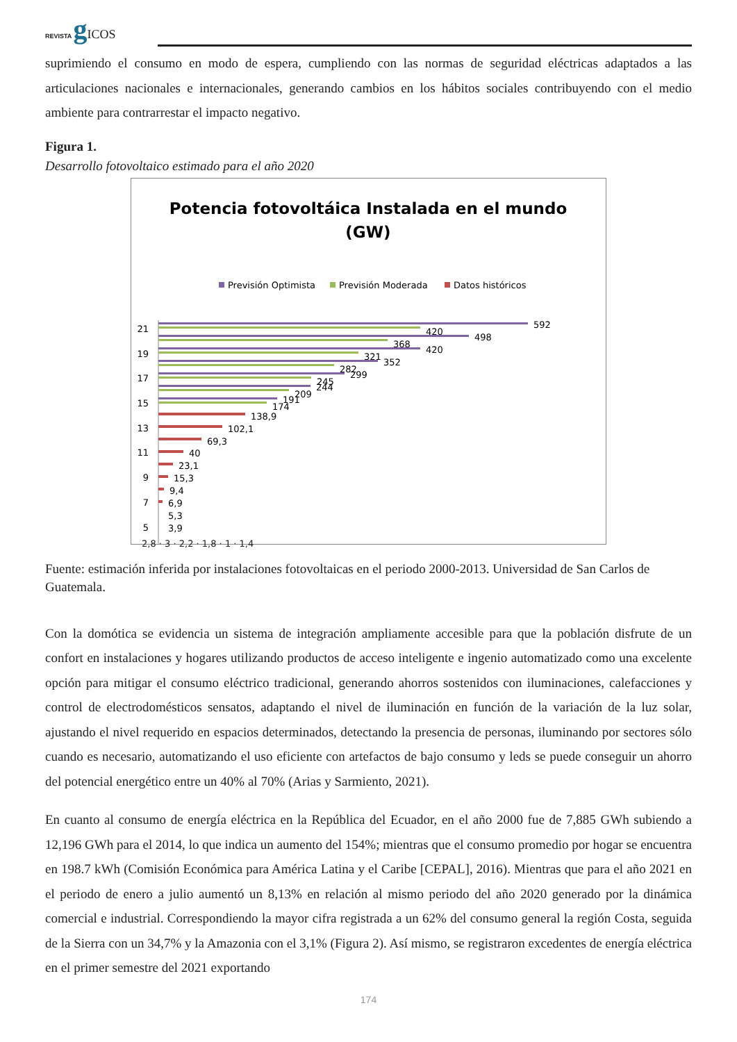REVISTA gICOS
suprimiendo el consumo en modo de espera, cumpliendo con las normas de seguridad eléctricas adaptados a las articulaciones nacionales e internacionales, generando cambios en los hábitos sociales contribuyendo con el medio ambiente para contrarrestar el impacto negativo.
Figura 1.
Desarrollo fotovoltaico estimado para el año 2020
Potencia fotovoltáica Instalada en el mundo
(GW)
Previsión Optimista
Previsión Moderada
Datos históricos
592
420
498
368
420
321
352
282
299
245
244
209
191
174
138,9
102,1
69,3
40
23,1
15,3
9,4
6,9
5,3
3,9
21
19
17
15
13
11
9
7
5
2,8 · 3 · 2,2 · 1,8 · 1 · 1,4
Fuente: estimación inferida por instalaciones fotovoltaicas en el periodo 2000-2013. Universidad de San Carlos de Guatemala.
Con la domótica se evidencia un sistema de integración ampliamente accesible para que la población disfrute de un confort en instalaciones y hogares utilizando productos de acceso inteligente e ingenio automatizado como una excelente opción para mitigar el consumo eléctrico tradicional, generando ahorros sostenidos con iluminaciones, calefacciones y control de electrodomésticos sensatos, adaptando el nivel de iluminación en función de la variación de la luz solar, ajustando el nivel requerido en espacios determinados, detectando la presencia de personas, iluminando por sectores sólo cuando es necesario, automatizando el uso eficiente con artefactos de bajo consumo y leds se puede conseguir un ahorro del potencial energético entre un 40% al 70% (Arias y Sarmiento, 2021).
En cuanto al consumo de energía eléctrica en la República del Ecuador, en el año 2000 fue de 7,885 GWh subiendo a 12,196 GWh para el 2014, lo que indica un aumento del 154%; mientras que el consumo promedio por hogar se encuentra en 198.7 kWh (Comisión Económica para América Latina y el Caribe [CEPAL], 2016). Mientras que para el año 2021 en el periodo de enero a julio aumentó un 8,13% en relación al mismo periodo del año 2020 generado por la dinámica comercial e industrial. Correspondiendo la mayor cifra registrada a un 62% del consumo general la región Costa, seguida de la Sierra con un 34,7% y la Amazonia con el 3,1% (Figura 2). Así mismo, se registraron excedentes de energía eléctrica en el primer semestre del 2021 exportando
174